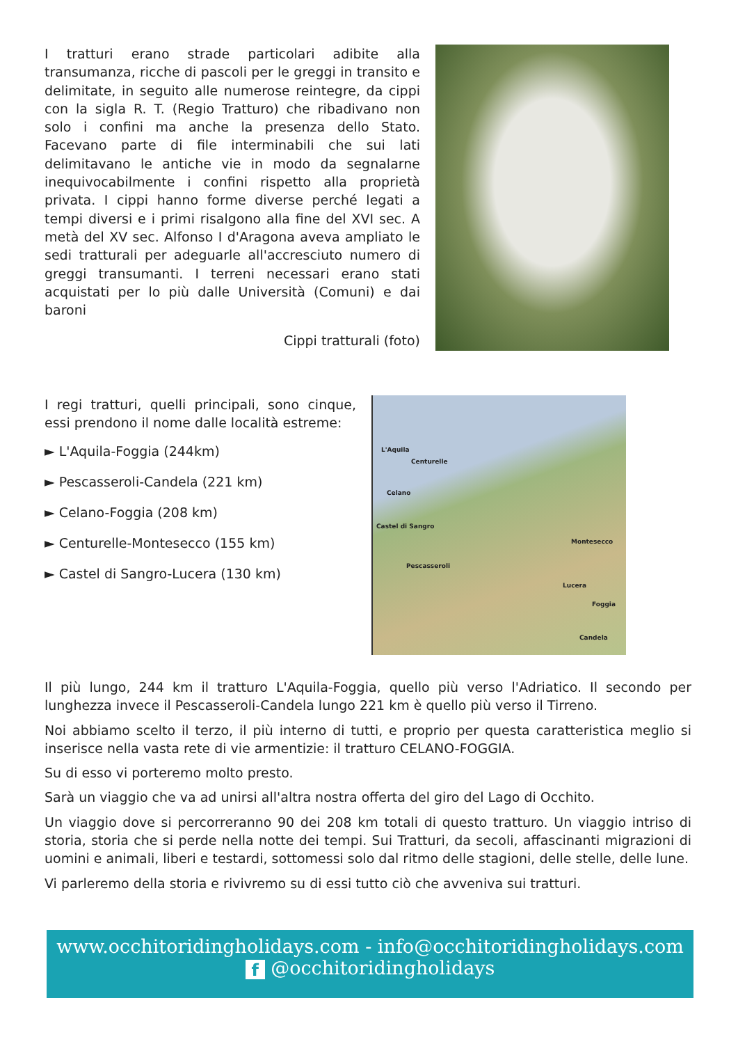I tratturi erano strade particolari adibite alla transumanza, ricche di pascoli per le greggi in transito e delimitate, in seguito alle numerose reintegre, da cippi con la sigla R. T. (Regio Tratturo) che ribadivano non solo i confini ma anche la presenza dello Stato. Facevano parte di file interminabili che sui lati delimitavano le antiche vie in modo da segnalarne inequivocabilmente i confini rispetto alla proprietà privata. I cippi hanno forme diverse perché legati a tempi diversi e i primi risalgono alla fine del XVI sec. A metà del XV sec. Alfonso I d'Aragona aveva ampliato le sedi tratturali per adeguarle all'accresciuto numero di greggi transumanti. I terreni necessari erano stati acquistati per lo più dalle Università (Comuni) e dai baroni
Cippi tratturali (foto)
I regi tratturi, quelli principali, sono cinque, essi prendono il nome dalle località estreme:
► L'Aquila-Foggia (244km)
► Pescasseroli-Candela (221 km)
► Celano-Foggia (208 km)
► Centurelle-Montesecco (155 km)
► Castel di Sangro-Lucera (130 km)
L'Aquila
Centurelle
Celano
Castel di Sangro
Montesecco
Pescasseroli
Lucera
Foggia
Candela
Il più lungo, 244 km il tratturo L'Aquila-Foggia, quello più verso l'Adriatico. Il secondo per lunghezza invece il Pescasseroli-Candela lungo 221 km è quello più verso il Tirreno.
Noi abbiamo scelto il terzo, il più interno di tutti, e proprio per questa caratteristica meglio si inserisce nella vasta rete di vie armentizie: il tratturo CELANO-FOGGIA.
Su di esso vi porteremo molto presto.
Sarà un viaggio che va ad unirsi all'altra nostra offerta del giro del Lago di Occhito.
Un viaggio dove si percorreranno 90 dei 208 km totali di questo tratturo. Un viaggio intriso di storia, storia che si perde nella notte dei tempi. Sui Tratturi, da secoli, affascinanti migrazioni di uomini e animali, liberi e testardi, sottomessi solo dal ritmo delle stagioni, delle stelle, delle lune.
Vi parleremo della storia e rivivremo su di essi tutto ciò che avveniva sui tratturi.
www.occhitoridingholidays.com - info@occhitoridingholidays.com
f @occhitoridingholidays